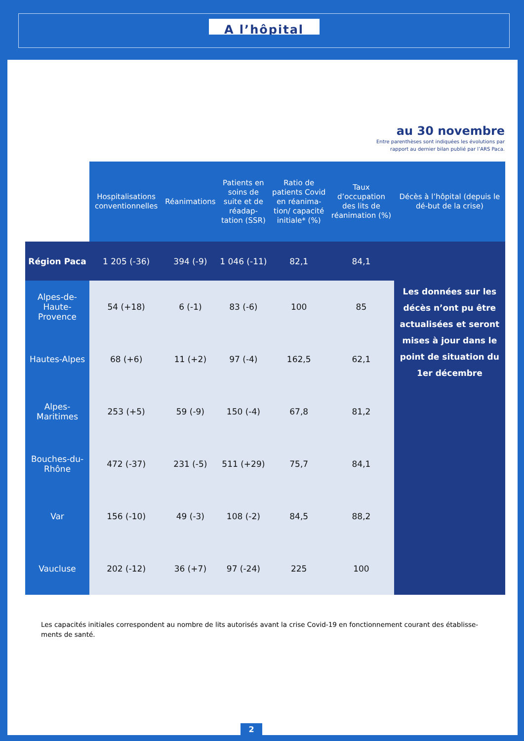A l’hôpital
au 30 novembre
Entre parenthèses sont indiquées les évolutions par
rapport au dernier bilan publié par l’ARS Paca.
| | Hospitalisations conventionnelles | Réanimations | Patients en soins de suite et de réadap-tation (SSR) | Ratio de patients Covid en réanima-tion/ capacité initiale* (%) | Taux d’occupation des lits de réanimation (%) | Décès à l’hôpital (depuis le dé-but de la crise) |
| --- | --- | --- | --- | --- | --- | --- |
| Région Paca | 1 205 (-36) | 394 (-9) | 1 046 (-11) | 82,1 | 84,1 | |
| Alpes-de-Haute-Provence | 54 (+18) | 6 (-1) | 83 (-6) | 100 | 85 | Les données sur les décès n’ont pu être actualisées et seront mises à jour dans le point de situation du 1er décembre |
| Hautes-Alpes | 68 (+6) | 11 (+2) | 97 (-4) | 162,5 | 62,1 | |
| Alpes-Maritimes | 253 (+5) | 59 (-9) | 150 (-4) | 67,8 | 81,2 | |
| Bouches-du-Rhône | 472 (-37) | 231 (-5) | 511 (+29) | 75,7 | 84,1 | |
| Var | 156 (-10) | 49 (-3) | 108 (-2) | 84,5 | 88,2 | |
| Vaucluse | 202 (-12) | 36 (+7) | 97 (-24) | 225 | 100 | |
Les capacités initiales correspondent au nombre de lits autorisés avant la crise Covid-19 en fonctionnement courant des établisse-ments de santé.
2